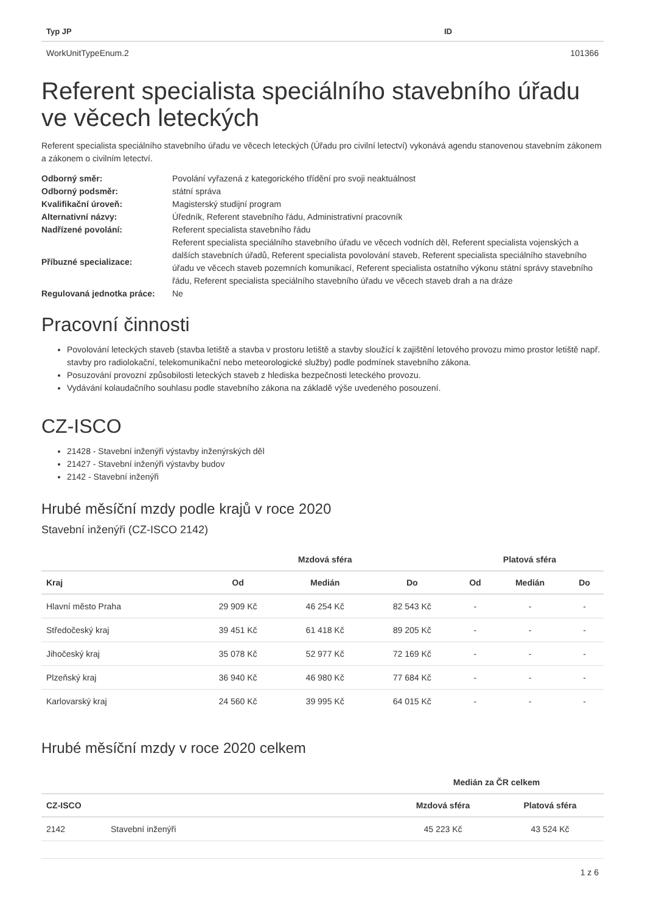| Typ JP | ID |
| --- | --- |
| WorkUnitTypeEnum.2 | 101366 |
Referent specialista speciálního stavebního úřadu ve věcech leteckých
Referent specialista speciálního stavebního úřadu ve věcech leteckých (Úřadu pro civilní letectví) vykonává agendu stanovenou stavebním zákonem a zákonem o civilním letectví.
| Odborný směr: | Povolání vyřazená z kategorického třídění pro svoji neaktuálnost |
| Odborný podsměr: | státní správa |
| Kvalifikační úroveň: | Magisterský studijní program |
| Alternativní názvy: | Úředník, Referent stavebního řádu, Administrativní pracovník |
| Nadřízené povolání: | Referent specialista stavebního řádu |
| Příbuzné specializace: | Referent specialista speciálního stavebního úřadu ve věcech vodních děl, Referent specialista vojenských a dalších stavebních úřadů, Referent specialista povolování staveb, Referent specialista speciálního stavebního úřadu ve věcech staveb pozemních komunikací, Referent specialista ostatního výkonu státní správy stavebního řádu, Referent specialista speciálního stavebního úřadu ve věcech staveb drah a na dráze |
| Regulovaná jednotka práce: | Ne |
Pracovní činnosti
Povolování leteckých staveb (stavba letiště a stavba v prostoru letiště a stavby sloužící k zajištění letového provozu mimo prostor letiště např. stavby pro radiolokační, telekomunikační nebo meteorologické služby) podle podmínek stavebního zákona.
Posuzování provozní způsobilosti leteckých staveb z hlediska bezpečnosti leteckého provozu.
Vydávání kolaudačního souhlasu podle stavebního zákona na základě výše uvedeného posouzení.
CZ-ISCO
21428 - Stavební inženýři výstavby inženýrských děl
21427 - Stavební inženýři výstavby budov
2142 - Stavební inženýři
Hrubé měsíční mzdy podle krajů v roce 2020
Stavební inženýři (CZ-ISCO 2142)
| | Mzdová sféra | | | Platová sféra | | |
| --- | --- | --- | --- | --- | --- | --- |
| Kraj | Od | Medián | Do | Od | Medián | Do |
| Hlavní město Praha | 29 909 Kč | 46 254 Kč | 82 543 Kč | - | - | - |
| Středočeský kraj | 39 451 Kč | 61 418 Kč | 89 205 Kč | - | - | - |
| Jihočeský kraj | 35 078 Kč | 52 977 Kč | 72 169 Kč | - | - | - |
| Plzeňský kraj | 36 940 Kč | 46 980 Kč | 77 684 Kč | - | - | - |
| Karlovarský kraj | 24 560 Kč | 39 995 Kč | 64 015 Kč | - | - | - |
Hrubé měsíční mzdy v roce 2020 celkem
| | | | Medián za ČR celkem | |
| --- | --- | --- | --- | --- |
| CZ-ISCO | | | Mzdová sféra | Platová sféra |
| 2142 | Stavební inženýři | | 45 223 Kč | 43 524 Kč |
1 z 6